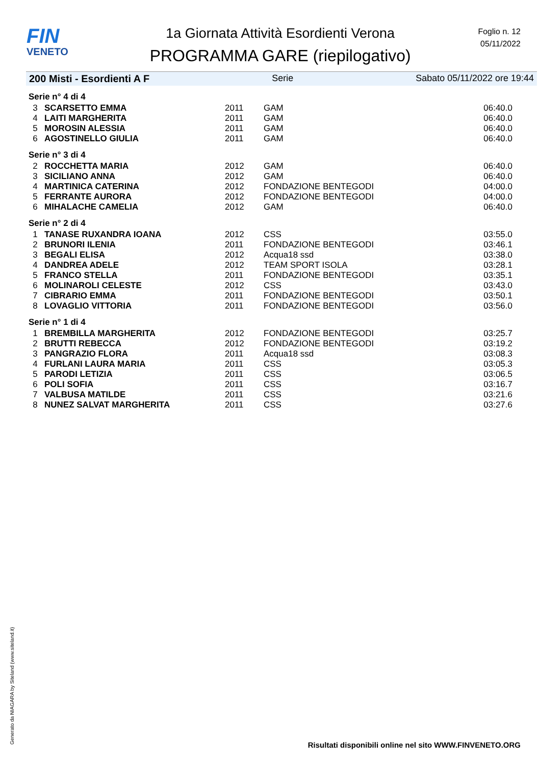FIN
VENETO
1a Giornata Attività Esordienti Verona
PROGRAMMA GARE (riepilogativo)
Foglio n. 12
05/11/2022
200 Misti - Esordienti A F Serie Sabato 05/11/2022 ore 19:44
| Serie n° 4 di 4 | | | | |
| 3 | SCARSETTO EMMA | 2011 | GAM | 06:40.0 |
| 4 | LAITI MARGHERITA | 2011 | GAM | 06:40.0 |
| 5 | MOROSIN ALESSIA | 2011 | GAM | 06:40.0 |
| 6 | AGOSTINELLO GIULIA | 2011 | GAM | 06:40.0 |
| Serie n° 3 di 4 | | | | |
| 2 | ROCCHETTA MARIA | 2012 | GAM | 06:40.0 |
| 3 | SICILIANO ANNA | 2012 | GAM | 06:40.0 |
| 4 | MARTINICA CATERINA | 2012 | FONDAZIONE BENTEGODI | 04:00.0 |
| 5 | FERRANTE AURORA | 2012 | FONDAZIONE BENTEGODI | 04:00.0 |
| 6 | MIHALACHE CAMELIA | 2012 | GAM | 06:40.0 |
| Serie n° 2 di 4 | | | | |
| 1 | TANASE RUXANDRA IOANA | 2012 | CSS | 03:55.0 |
| 2 | BRUNORI ILENIA | 2011 | FONDAZIONE BENTEGODI | 03:46.1 |
| 3 | BEGALI ELISA | 2012 | Acqua18 ssd | 03:38.0 |
| 4 | DANDREA ADELE | 2012 | TEAM SPORT ISOLA | 03:28.1 |
| 5 | FRANCO STELLA | 2011 | FONDAZIONE BENTEGODI | 03:35.1 |
| 6 | MOLINAROLI CELESTE | 2012 | CSS | 03:43.0 |
| 7 | CIBRARIO EMMA | 2011 | FONDAZIONE BENTEGODI | 03:50.1 |
| 8 | LOVAGLIO VITTORIA | 2011 | FONDAZIONE BENTEGODI | 03:56.0 |
| Serie n° 1 di 4 | | | | |
| 1 | BREMBILLA MARGHERITA | 2012 | FONDAZIONE BENTEGODI | 03:25.7 |
| 2 | BRUTTI REBECCA | 2012 | FONDAZIONE BENTEGODI | 03:19.2 |
| 3 | PANGRAZIO FLORA | 2011 | Acqua18 ssd | 03:08.3 |
| 4 | FURLANI LAURA MARIA | 2011 | CSS | 03:05.3 |
| 5 | PARODI LETIZIA | 2011 | CSS | 03:06.5 |
| 6 | POLI SOFIA | 2011 | CSS | 03:16.7 |
| 7 | VALBUSA MATILDE | 2011 | CSS | 03:21.6 |
| 8 | NUNEZ SALVAT MARGHERITA | 2011 | CSS | 03:27.6 |
Generato da NIAGARA by Siteland (www.siteland.it)
Risultati disponibili online nel sito WWW.FINVENETO.ORG